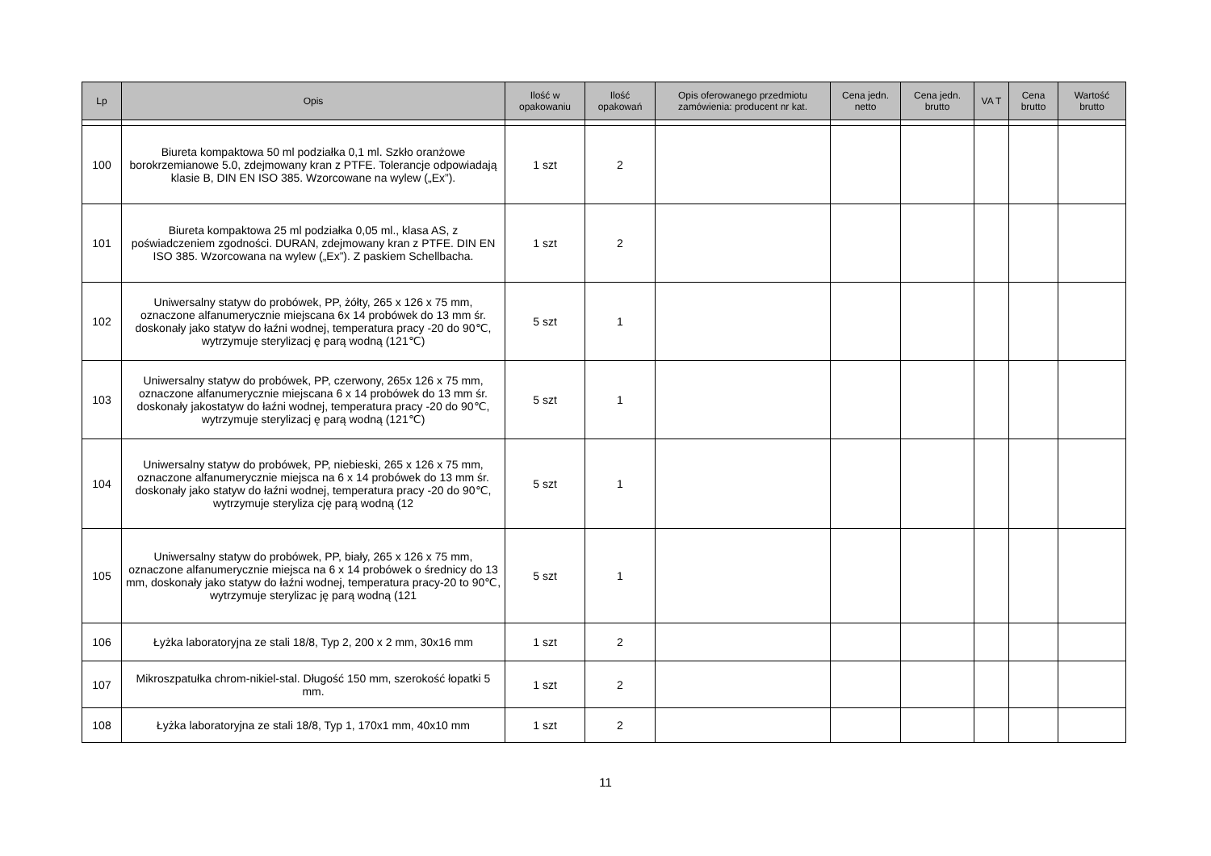| Lp | Opis | Ilość w opakowaniu | Ilość opakowań | Opis oferowanego przedmiotu zamówienia: producent nr kat. | Cena jedn. netto | Cena jedn. brutto | VA T | Cena brutto | Wartość brutto |
| --- | --- | --- | --- | --- | --- | --- | --- | --- | --- |
| 100 | Biureta kompaktowa 50 ml podziałka 0,1 ml. Szkło oranżowe borokrzemianowe 5.0, zdejmowany kran z PTFE. Tolerancje odpowiadają klasie B, DIN EN ISO 385. Wzorcowane na wylew („Ex”). | 1 szt | 2 | | | | | | |
| 101 | Biureta kompaktowa 25 ml podziałka 0,05 ml., klasa AS, z poświadczeniem zgodności. DURAN, zdejmowany kran z PTFE. DIN EN ISO 385. Wzorcowana na wylew („Ex”). Z paskiem Schellbacha. | 1 szt | 2 | | | | | | |
| 102 | Uniwersalny statyw do probówek, PP, żółty, 265 x 126 x 75 mm, oznaczone alfanumerycznie miejscana 6x 14 probówek do 13 mm śr. doskonały jako statyw do łaźni wodnej, temperatura pracy -20 do 90℃, wytrzymuje sterylizacj ę parą wodną (121℃) | 5 szt | 1 | | | | | | |
| 103 | Uniwersalny statyw do probówek, PP, czerwony, 265x 126 x 75 mm, oznaczone alfanumerycznie miejscana 6 x 14 probówek do 13 mm śr. doskonały jakostatyw do łaźni wodnej, temperatura pracy -20 do 90℃, wytrzymuje sterylizacj ę parą wodną (121℃) | 5 szt | 1 | | | | | | |
| 104 | Uniwersalny statyw do probówek, PP, niebieski, 265 x 126 x 75 mm, oznaczone alfanumerycznie miejsca na 6 x 14 probówek do 13 mm śr. doskonały jako statyw do łaźni wodnej, temperatura pracy -20 do 90℃, wytrzymuje steryliza cję parą wodną (12 | 5 szt | 1 | | | | | | |
| 105 | Uniwersalny statyw do probówek, PP, biały, 265 x 126 x 75 mm, oznaczone alfanumerycznie miejsca na 6 x 14 probówek o średnicy do 13 mm, doskonały jako statyw do łaźni wodnej, temperatura pracy-20 to 90℃, wytrzymuje sterylizac ję parą wodną (121 | 5 szt | 1 | | | | | | |
| 106 | Łyżka laboratoryjna ze stali 18/8, Typ 2, 200 x 2 mm, 30x16 mm | 1 szt | 2 | | | | | | |
| 107 | Mikroszpatułka chrom-nikiel-stal. Długość 150 mm, szerokość łopatki 5 mm. | 1 szt | 2 | | | | | | |
| 108 | Łyżka laboratoryjna ze stali 18/8, Typ 1, 170x1 mm, 40x10 mm | 1 szt | 2 | | | | | | |
11